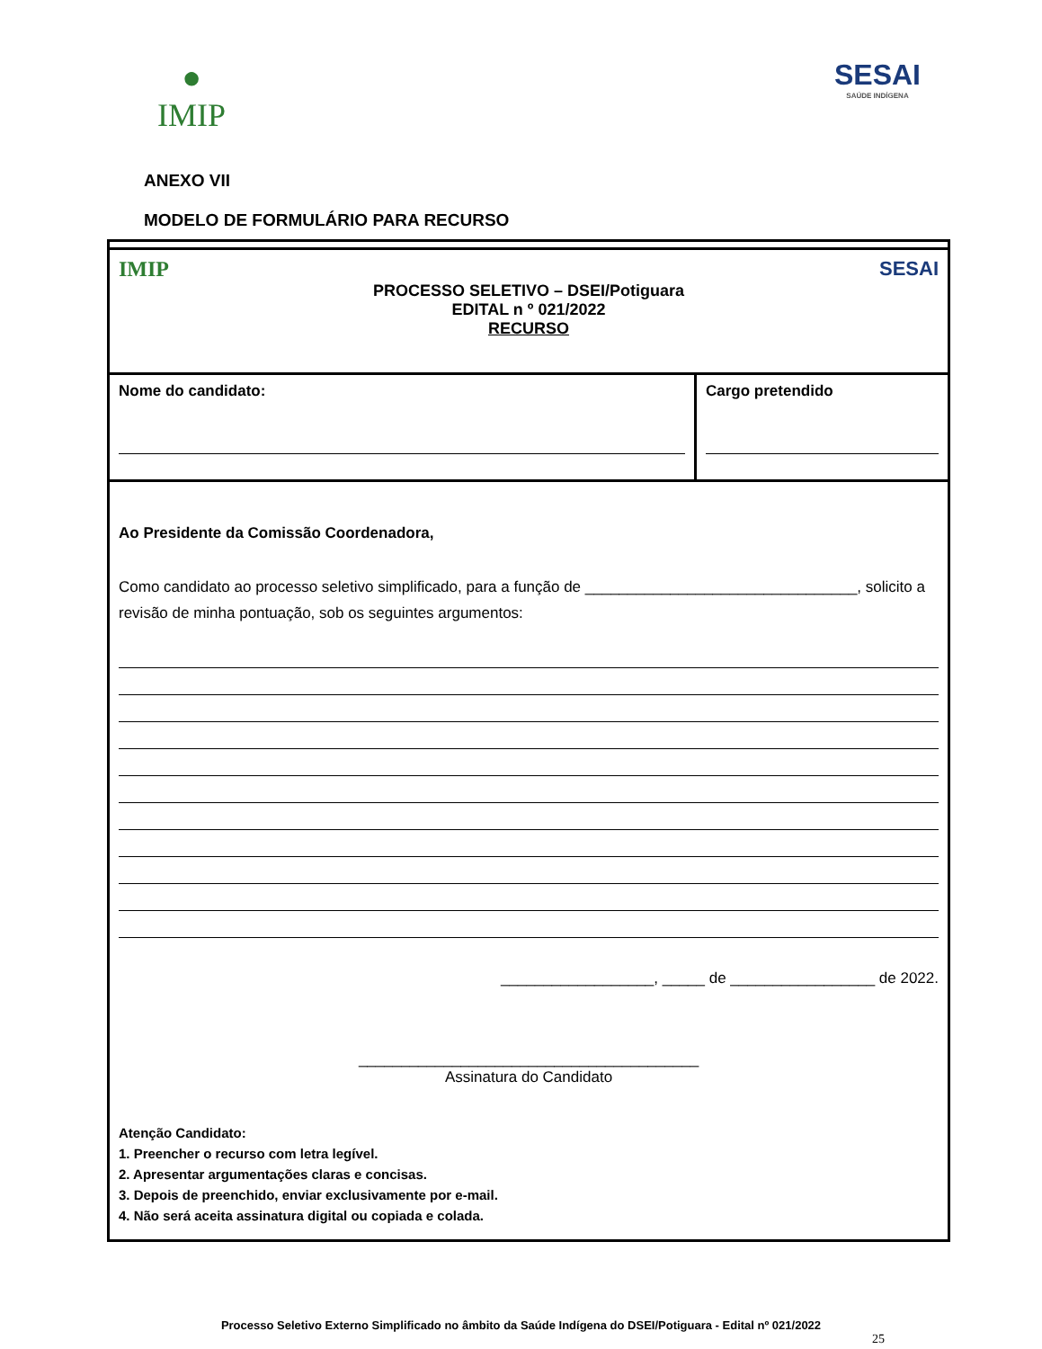●
IMIP
SESAI
SAÚDE INDÍGENA
ANEXO VII
MODELO DE FORMULÁRIO PARA RECURSO
| IMIP SESAI PROCESSO SELETIVO – DSEI/Potiguara EDITAL n º 021/2022 RECURSO | |
| Nome do candidato: | Cargo pretendido |
| Ao Presidente da Comissão Coordenadora, Como candidato ao processo seletivo simplificado, para a função de ________________________________, solicito a revisão de minha pontuação, sob os seguintes argumentos: __________________, _____ de _________________ de 2022. ________________________________________ Assinatura do Candidato Atenção Candidato: 1. Preencher o recurso com letra legível. 2. Apresentar argumentações claras e concisas. 3. Depois de preenchido, enviar exclusivamente por e-mail. 4. Não será aceita assinatura digital ou copiada e colada. | |
Processo Seletivo Externo Simplificado no âmbito da Saúde Indígena do DSEI/Potiguara - Edital nº 021/2022
25